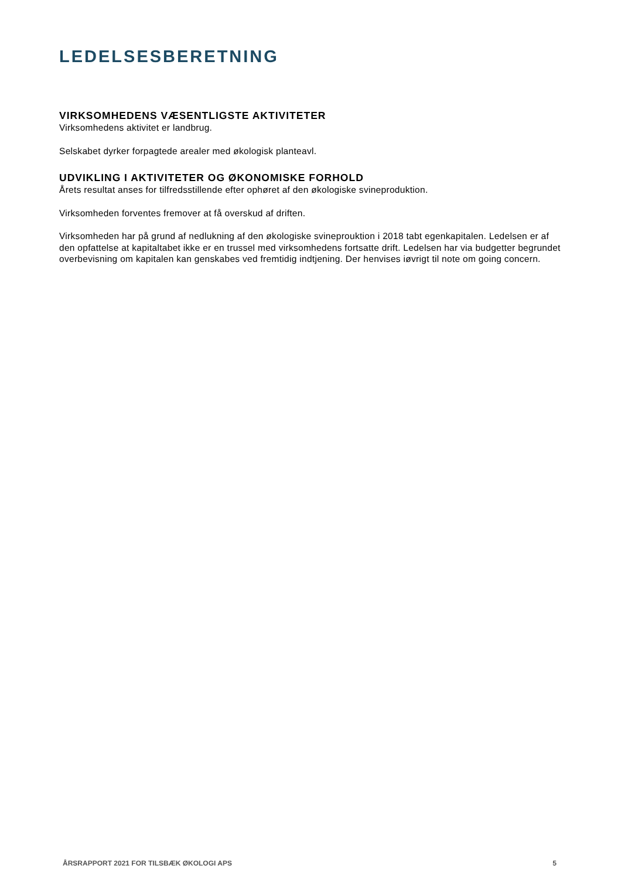LEDELSESBERETNING
VIRKSOMHEDENS VÆSENTLIGSTE AKTIVITETER
Virksomhedens aktivitet er landbrug.
Selskabet dyrker forpagtede arealer med økologisk planteavl.
UDVIKLING I AKTIVITETER OG ØKONOMISKE FORHOLD
Årets resultat anses for tilfredsstillende efter ophøret af den økologiske svineproduktion.
Virksomheden forventes fremover at få overskud af driften.
Virksomheden har på grund af nedlukning af den økologiske svineprouktion i 2018 tabt egenkapitalen. Ledelsen er af den opfattelse at kapitaltabet ikke er en trussel med virksomhedens fortsatte drift. Ledelsen har via budgetter begrundet overbevisning om kapitalen kan genskabes ved fremtidig indtjening. Der henvises iøvrigt til note om going concern.
ÅRSRAPPORT 2021 FOR TILSBÆK ØKOLOGI APS 5